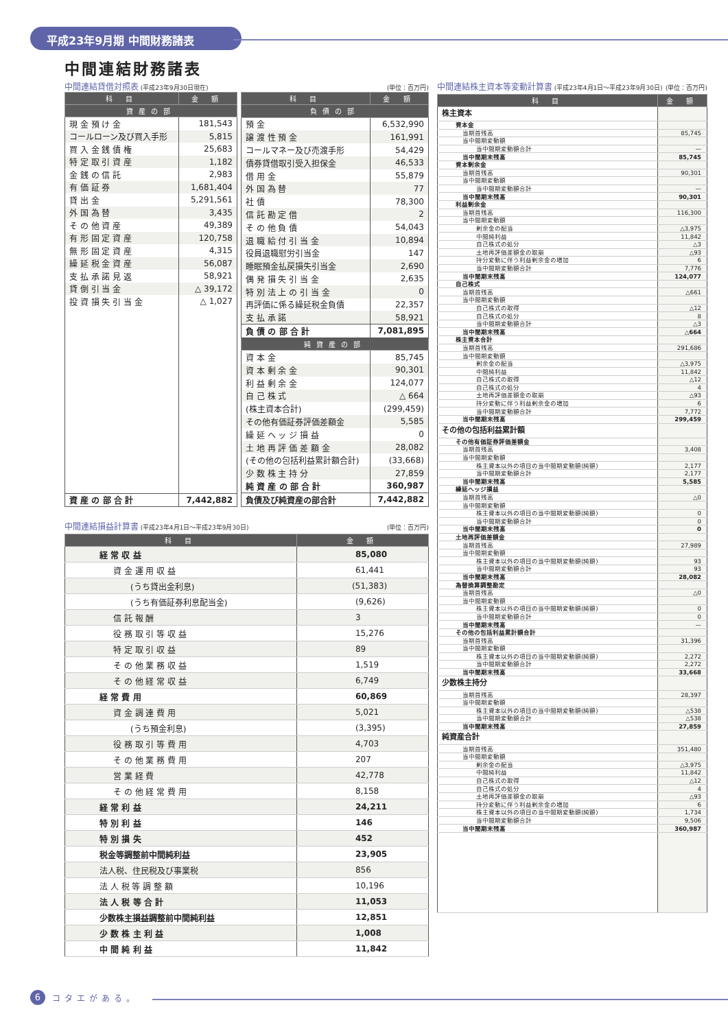平成23年9月期 中間財務諸表
中間連結財務諸表
中間連結貸借対照表 (平成23年9月30日現在) (単位：百万円)
| 科 目 | 金 額 |
| --- | --- |
| 資産の部 | |
| 現 金 預 け 金 | 181,543 |
| コールローン及び買入手形 | 5,815 |
| 買 入 金 銭 債 権 | 25,683 |
| 特 定 取 引 資 産 | 1,182 |
| 金 銭 の 信 託 | 2,983 |
| 有 価 証 券 | 1,681,404 |
| 貸 出 金 | 5,291,561 |
| 外 国 為 替 | 3,435 |
| そ の 他 資 産 | 49,389 |
| 有 形 固 定 資 産 | 120,758 |
| 無 形 固 定 資 産 | 4,315 |
| 繰 延 税 金 資 産 | 56,087 |
| 支 払 承 諾 見 返 | 58,921 |
| 貸 倒 引 当 金 | △ 39,172 |
| 投 資 損 失 引 当 金 | △ 1,027 |
| 資 産 の 部 合 計 | 7,442,882 |
| 科 目 | 金 額 |
| --- | --- |
| 負債の部 | |
| 預 金 | 6,532,990 |
| 譲 渡 性 預 金 | 161,991 |
| コールマネー及び売渡手形 | 54,429 |
| 債券貸借取引受入担保金 | 46,533 |
| 借 用 金 | 55,879 |
| 外 国 為 替 | 77 |
| 社 債 | 78,300 |
| 信 託 勘 定 借 | 2 |
| そ の 他 負 債 | 54,043 |
| 退 職 給 付 引 当 金 | 10,894 |
| 役員退職慰労引当金 | 147 |
| 睡眠預金払戻損失引当金 | 2,690 |
| 偶 発 損 失 引 当 金 | 2,635 |
| 特 別 法 上 の 引 当 金 | 0 |
| 再評価に係る繰延税金負債 | 22,357 |
| 支 払 承 諾 | 58,921 |
| 負 債 の 部 合 計 | 7,081,895 |
| 純資産の部 | |
| 資 本 金 | 85,745 |
| 資 本 剰 余 金 | 90,301 |
| 利 益 剰 余 金 | 124,077 |
| 自 己 株 式 | △ 664 |
| (株主資本合計) | (299,459) |
| その他有価証券評価差額金 | 5,585 |
| 繰 延 ヘ ッ ジ 損 益 | 0 |
| 土 地 再 評 価 差 額 金 | 28,082 |
| (その他の包括利益累計額合計) | (33,668) |
| 少 数 株 主 持 分 | 27,859 |
| 純 資 産 の 部 合 計 | 360,987 |
| 負債及び純資産の部合計 | 7,442,882 |
中間連結損益計算書 (平成23年4月1日～平成23年9月30日) (単位：百万円)
| 科 目 | 金 額 |
| --- | --- |
| 経 常 収 益 | 85,080 |
| 資 金 運 用 収 益 | 61,441 |
| (うち貸出金利息) | (51,383) |
| (うち有価証券利息配当金) | (9,626) |
| 信 託 報 酬 | 3 |
| 役 務 取 引 等 収 益 | 15,276 |
| 特 定 取 引 収 益 | 89 |
| そ の 他 業 務 収 益 | 1,519 |
| そ の 他 経 常 収 益 | 6,749 |
| 経 常 費 用 | 60,869 |
| 資 金 調 達 費 用 | 5,021 |
| (うち預金利息) | (3,395) |
| 役 務 取 引 等 費 用 | 4,703 |
| そ の 他 業 務 費 用 | 207 |
| 営 業 経 費 | 42,778 |
| そ の 他 経 常 費 用 | 8,158 |
| 経 常 利 益 | 24,211 |
| 特 別 利 益 | 146 |
| 特 別 損 失 | 452 |
| 税金等調整前中間純利益 | 23,905 |
| 法人税、住民税及び事業税 | 856 |
| 法 人 税 等 調 整 額 | 10,196 |
| 法 人 税 等 合 計 | 11,053 |
| 少数株主損益調整前中間純利益 | 12,851 |
| 少 数 株 主 利 益 | 1,008 |
| 中 間 純 利 益 | 11,842 |
中間連結株主資本等変動計算書 (平成23年4月1日～平成23年9月30日) (単位：百万円)
| 科 目 | 金 額 |
| --- | --- |
| 株主資本 | |
| 資本金 | |
| 当期首残高 | 85,745 |
| 当中間期変動額 | |
| 当中間期変動額合計 | — |
| 当中間期末残高 | 85,745 |
| 資本剰余金 | |
| 当期首残高 | 90,301 |
| 当中間期変動額 | |
| 当中間期変動額合計 | — |
| 当中間期末残高 | 90,301 |
| 利益剰余金 | |
| 当期首残高 | 116,300 |
| 当中間期変動額 | |
| 剰余金の配当 | △3,975 |
| 中間純利益 | 11,842 |
| 自己株式の処分 | △3 |
| 土地再評価差額金の取崩 | △93 |
| 持分変動に伴う利益剰余金の増加 | 6 |
| 当中間期変動額合計 | 7,776 |
| 当中間期末残高 | 124,077 |
| 自己株式 | |
| 当期首残高 | △661 |
| 当中間期変動額 | |
| 自己株式の取得 | △12 |
| 自己株式の処分 | 8 |
| 当中間期変動額合計 | △3 |
| 当中間期末残高 | △664 |
| 株主資本合計 | |
| 当期首残高 | 291,686 |
| 当中間期変動額 | |
| 剰余金の配当 | △3,975 |
| 中間純利益 | 11,842 |
| 自己株式の取得 | △12 |
| 自己株式の処分 | 4 |
| 土地再評価差額金の取崩 | △93 |
| 持分変動に伴う利益剰余金の増加 | 6 |
| 当中間期変動額合計 | 7,772 |
| 当中間期末残高 | 299,459 |
| その他の包括利益累計額 | |
| その他有価証券評価差額金 | |
| 当期首残高 | 3,408 |
| 当中間期変動額 | |
| 株主資本以外の項目の当中間期変動額(純額) | 2,177 |
| 当中間期変動額合計 | 2,177 |
| 当中間期末残高 | 5,585 |
| 繰延ヘッジ損益 | |
| 当期首残高 | △0 |
| 当中間期変動額 | |
| 株主資本以外の項目の当中間期変動額(純額) | 0 |
| 当中間期変動額合計 | 0 |
| 当中間期末残高 | 0 |
| 土地再評価差額金 | |
| 当期首残高 | 27,989 |
| 当中間期変動額 | |
| 株主資本以外の項目の当中間期変動額(純額) | 93 |
| 当中間期変動額合計 | 93 |
| 当中間期末残高 | 28,082 |
| 為替換算調整勘定 | |
| 当期首残高 | △0 |
| 当中間期変動額 | |
| 株主資本以外の項目の当中間期変動額(純額) | 0 |
| 当中間期変動額合計 | 0 |
| 当中間期末残高 | — |
| その他の包括利益累計額合計 | |
| 当期首残高 | 31,396 |
| 当中間期変動額 | |
| 株主資本以外の項目の当中間期変動額(純額) | 2,272 |
| 当中間期変動額合計 | 2,272 |
| 当中間期末残高 | 33,668 |
| 少数株主持分 | |
| 当期首残高 | 28,397 |
| 当中間期変動額 | |
| 株主資本以外の項目の当中間期変動額(純額) | △538 |
| 当中間期変動額合計 | △538 |
| 当中間期末残高 | 27,859 |
| 純資産合計 | |
| 当期首残高 | 351,480 |
| 当中間期変動額 | |
| 剰余金の配当 | △3,975 |
| 中間純利益 | 11,842 |
| 自己株式の取得 | △12 |
| 自己株式の処分 | 4 |
| 土地再評価差額金の取崩 | △93 |
| 持分変動に伴う利益剰余金の増加 | 6 |
| 株主資本以外の項目の当中間期変動額(純額) | 1,734 |
| 当中間期変動額合計 | 9,506 |
| 当中間期末残高 | 360,987 |
6
コタエがある。